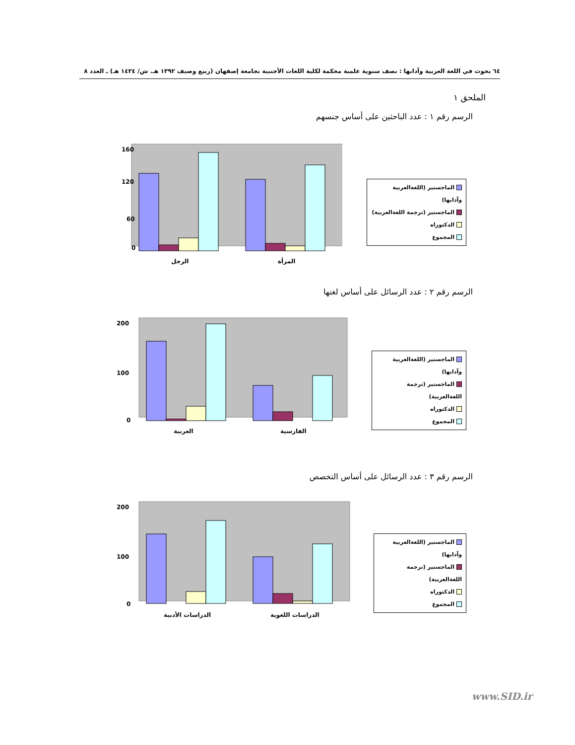٦٤ بحوث في اللغة العربية وآدابها : نصف سنوية علمية محكمة لكلية اللغات الأجنبية بجامعة إصفهان (ربيع وصيف ١٣٩٢ هـ. ش/ ١٤٣٤ هـ) ـ العدد ٨
الملحق ١
الرسم رقم ١ : عدد الباحثين على أساس جنسهم
160
120
60
0
الرجل
المرأة
الماجستير (اللغةالعربية وآدابها)
الماجستير (ترجمة اللغةالعربية)
الدكتوراه
المجموع
الرسم رقم ٢ : عدد الرسائل على أساس لغتها
200
100
0
العربية
الفارسية
الماجستير (اللغةالعربية وآدابها)
الماجستير (ترجمة اللغةالعربية)
الدكتوراه
المجموع
الرسم رقم ٣ : عدد الرسائل على أساس التخصص
200
100
0
الدراسات الأدبية
الدراسات اللغوية
الماجستير (اللغةالعربية وآدابها)
الماجستير (ترجمة اللغةالعربية)
الدكتوراه
المجموع
www.SID.ir